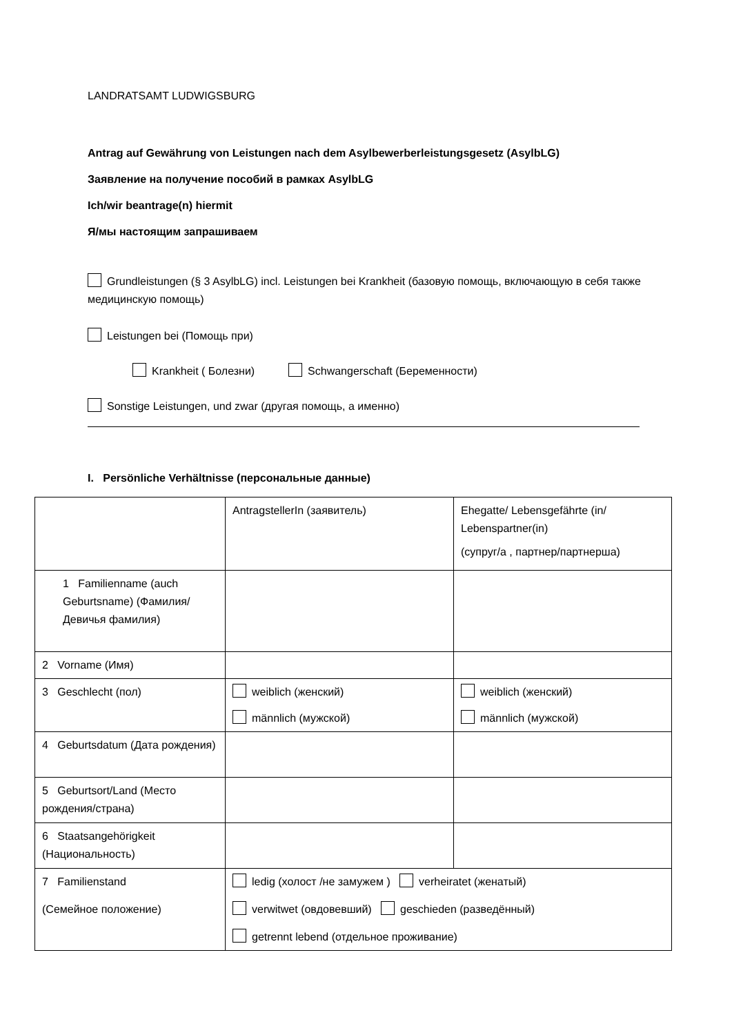LANDRATSAMT LUDWIGSBURG
Antrag auf Gewährung von Leistungen nach dem Asylbewerberleistungsgesetz (AsylbLG)
Заявление на получение пособий в рамках AsylbLG
Ich/wir beantrage(n) hiermit
Я/мы настоящим запрашиваем
Grundleistungen (§ 3 AsylbLG) incl. Leistungen bei Krankheit (базовую помощь, включающую в себя также медицинскую помощь)
Leistungen bei (Помощь при)
Krankheit ( Болезни) Schwangerschaft (Беременности)
Sonstige Leistungen, und zwar (другая помощь, а именно)
I. Persönliche Verhältnisse (персональные данные)
| | AntragstellerIn (заявитель) | Ehegatte/ Lebensgefährte (in/ Lebenspartner(in) (супруг/а , партнер/партнерша) |
| 1 Familienname (auch Geburtsname) (Фамилия/ Девичья фамилия) | | |
| 2 Vorname (Имя) | | |
| 3 Geschlecht (пол) | weiblich (женский) männlich (мужской) | weiblich (женский) männlich (мужской) |
| 4 Geburtsdatum (Дата рождения) | | |
| 5 Geburtsort/Land (Место рождения/страна) | | |
| 6 Staatsangehörigkeit (Национальность) | | |
| 7 Familienstand (Семейное положение) | ledig (холост /не замужем ) verheiratet (женатый) verwitwet (овдовевший) geschieden (разведённый) getrennt lebend (отдельное проживание) | |